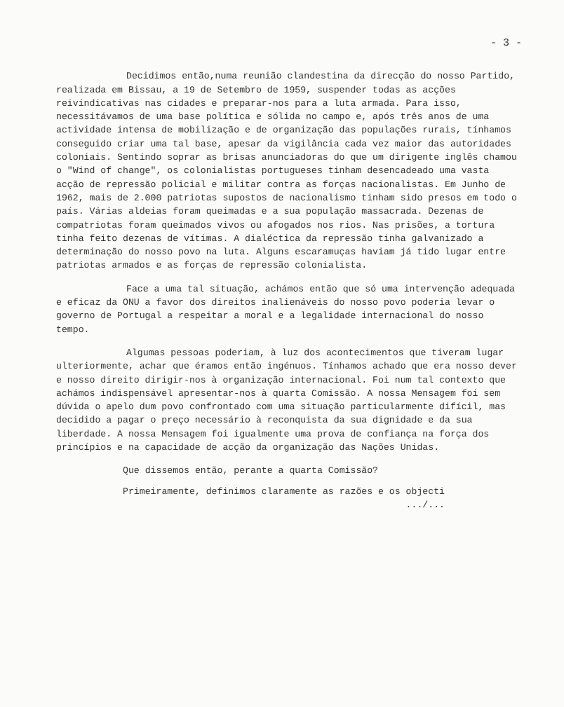- 3 -
Decidimos então,numa reunião clandestina da direcção do nosso Partido, realizada em Bissau, a 19 de Setembro de 1959, suspender todas as acções reivindicativas nas cidades e preparar-nos para a luta armada. Para isso, necessitávamos de uma base política e sólida no campo e, após três anos de uma actividade intensa de mobilização e de organização das populações rurais, tínhamos conseguido criar uma tal base, apesar da vigilância cada vez maior das autoridades coloniais. Sentindo soprar as brisas anunciadoras do que um dirigente inglês chamou o "Wind of change", os colonialistas portugueses tinham desencadeado uma vasta acção de repressão policial e militar contra as forças nacionalistas. Em Junho de 1962, mais de 2.000 patriotas supostos de nacionalismo tinham sido presos em todo o país. Várias aldeias foram queimadas e a sua população massacrada. Dezenas de compatriotas foram queimados vivos ou afogados nos rios. Nas prisões, a tortura tinha feito dezenas de vítimas. A dialéctica da repressão tinha galvanizado a determinação do nosso povo na luta. Alguns escaramuças haviam já tido lugar entre patriotas armados e as forças de repressão colonialista.
Face a uma tal situação, achámos então que só uma intervenção adequada e eficaz da ONU a favor dos direitos inalienáveis do nosso povo poderia levar o governo de Portugal a respeitar a moral e a legalidade internacional do nosso tempo.
Algumas pessoas poderiam, à luz dos acontecimentos que tiveram lugar ulteriormente, achar que éramos então ingénuos. Tínhamos achado que era nosso dever e nosso direito dirigir-nos à organização internacional. Foi num tal contexto que achámos indispensável apresentar-nos à quarta Comissão. A nossa Mensagem foi sem dúvida o apelo dum povo confrontado com uma situação particularmente difícil, mas decidido a pagar o preço necessário à reconquista da sua dignidade e da sua liberdade. A nossa Mensagem foi igualmente uma prova de confiança na força dos princípios e na capacidade de acção da organização das Nações Unidas.
Que dissemos então, perante a quarta Comissão?
Primeiramente, definimos claramente as razões e os objecti
.../...